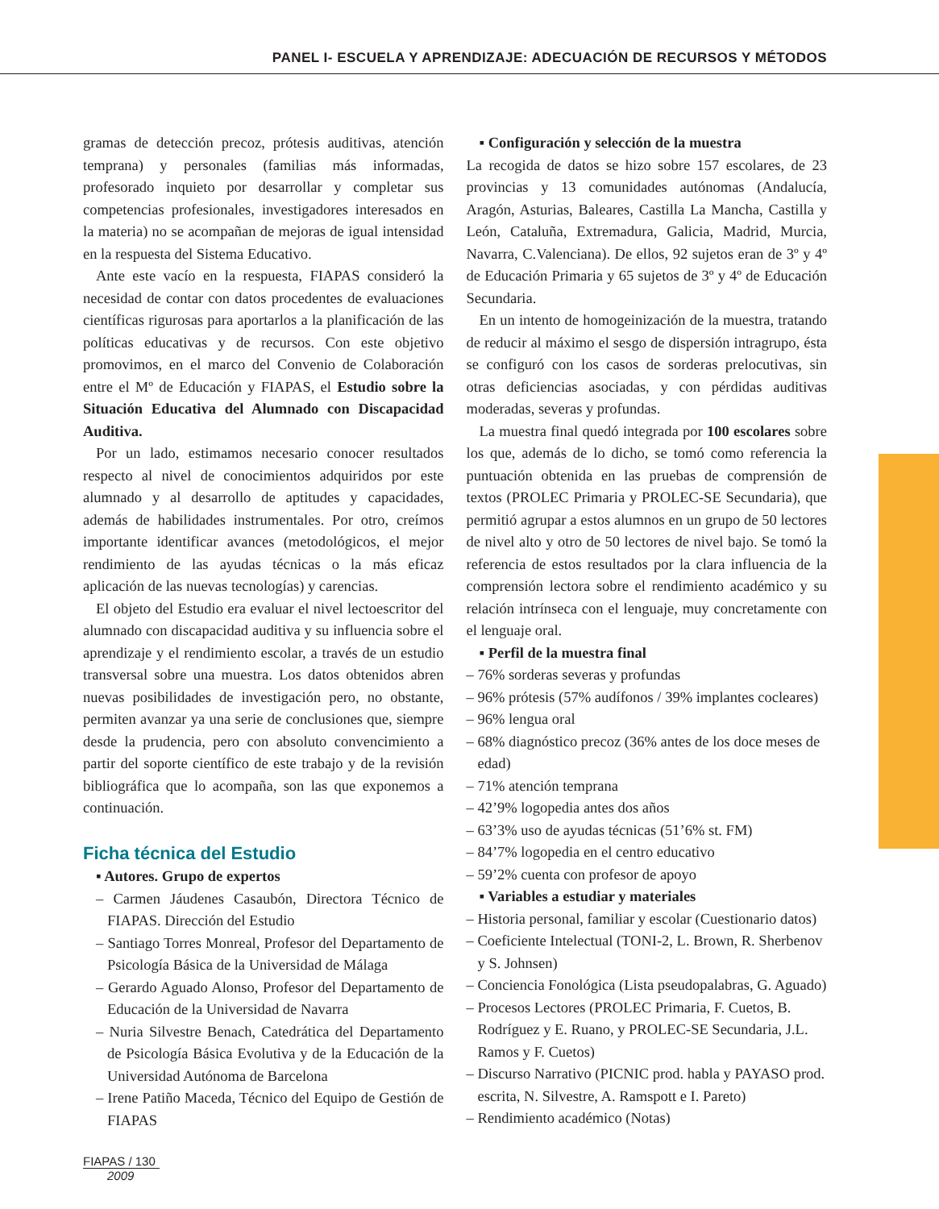PANEL I- ESCUELA Y APRENDIZAJE: ADECUACIÓN DE RECURSOS Y MÉTODOS
gramas de detección precoz, prótesis auditivas, atención temprana) y personales (familias más informadas, profesorado inquieto por desarrollar y completar sus competencias profesionales, investigadores interesados en la materia) no se acompañan de mejoras de igual intensidad en la respuesta del Sistema Educativo.
Ante este vacío en la respuesta, FIAPAS consideró la necesidad de contar con datos procedentes de evaluaciones científicas rigurosas para aportarlos a la planificación de las políticas educativas y de recursos. Con este objetivo promovimos, en el marco del Convenio de Colaboración entre el Mº de Educación y FIAPAS, el Estudio sobre la Situación Educativa del Alumnado con Discapacidad Auditiva.
Por un lado, estimamos necesario conocer resultados respecto al nivel de conocimientos adquiridos por este alumnado y al desarrollo de aptitudes y capacidades, además de habilidades instrumentales. Por otro, creímos importante identificar avances (metodológicos, el mejor rendimiento de las ayudas técnicas o la más eficaz aplicación de las nuevas tecnologías) y carencias.
El objeto del Estudio era evaluar el nivel lectoescritor del alumnado con discapacidad auditiva y su influencia sobre el aprendizaje y el rendimiento escolar, a través de un estudio transversal sobre una muestra. Los datos obtenidos abren nuevas posibilidades de investigación pero, no obstante, permiten avanzar ya una serie de conclusiones que, siempre desde la prudencia, pero con absoluto convencimiento a partir del soporte científico de este trabajo y de la revisión bibliográfica que lo acompaña, son las que exponemos a continuación.
Ficha técnica del Estudio
▪ Autores. Grupo de expertos
– Carmen Jáudenes Casaubón, Directora Técnico de FIAPAS. Dirección del Estudio
– Santiago Torres Monreal, Profesor del Departamento de Psicología Básica de la Universidad de Málaga
– Gerardo Aguado Alonso, Profesor del Departamento de Educación de la Universidad de Navarra
– Nuria Silvestre Benach, Catedrática del Departamento de Psicología Básica Evolutiva y de la Educación de la Universidad Autónoma de Barcelona
– Irene Patiño Maceda, Técnico del Equipo de Gestión de FIAPAS
▪ Configuración y selección de la muestra
La recogida de datos se hizo sobre 157 escolares, de 23 provincias y 13 comunidades autónomas (Andalucía, Aragón, Asturias, Baleares, Castilla La Mancha, Castilla y León, Cataluña, Extremadura, Galicia, Madrid, Murcia, Navarra, C.Valenciana). De ellos, 92 sujetos eran de 3º y 4º de Educación Primaria y 65 sujetos de 3º y 4º de Educación Secundaria.
En un intento de homogeinización de la muestra, tratando de reducir al máximo el sesgo de dispersión intragrupo, ésta se configuró con los casos de sorderas prelocutivas, sin otras deficiencias asociadas, y con pérdidas auditivas moderadas, severas y profundas.
La muestra final quedó integrada por 100 escolares sobre los que, además de lo dicho, se tomó como referencia la puntuación obtenida en las pruebas de comprensión de textos (PROLEC Primaria y PROLEC-SE Secundaria), que permitió agrupar a estos alumnos en un grupo de 50 lectores de nivel alto y otro de 50 lectores de nivel bajo. Se tomó la referencia de estos resultados por la clara influencia de la comprensión lectora sobre el rendimiento académico y su relación intrínseca con el lenguaje, muy concretamente con el lenguaje oral.
▪ Perfil de la muestra final
– 76% sorderas severas y profundas
– 96% prótesis (57% audífonos / 39% implantes cocleares)
– 96% lengua oral
– 68% diagnóstico precoz (36% antes de los doce meses de edad)
– 71% atención temprana
– 42’9% logopedia antes dos años
– 63’3% uso de ayudas técnicas (51’6% st. FM)
– 84’7% logopedia en el centro educativo
– 59’2% cuenta con profesor de apoyo
▪ Variables a estudiar y materiales
– Historia personal, familiar y escolar (Cuestionario datos)
– Coeficiente Intelectual (TONI-2, L. Brown, R. Sherbenov y S. Johnsen)
– Conciencia Fonológica (Lista pseudopalabras, G. Aguado)
– Procesos Lectores (PROLEC Primaria, F. Cuetos, B. Rodríguez y E. Ruano, y PROLEC-SE Secundaria, J.L. Ramos y F. Cuetos)
– Discurso Narrativo (PICNIC prod. habla y PAYASO prod. escrita, N. Silvestre, A. Ramspott e I. Pareto)
– Rendimiento académico (Notas)
FIAPAS / 130
2009